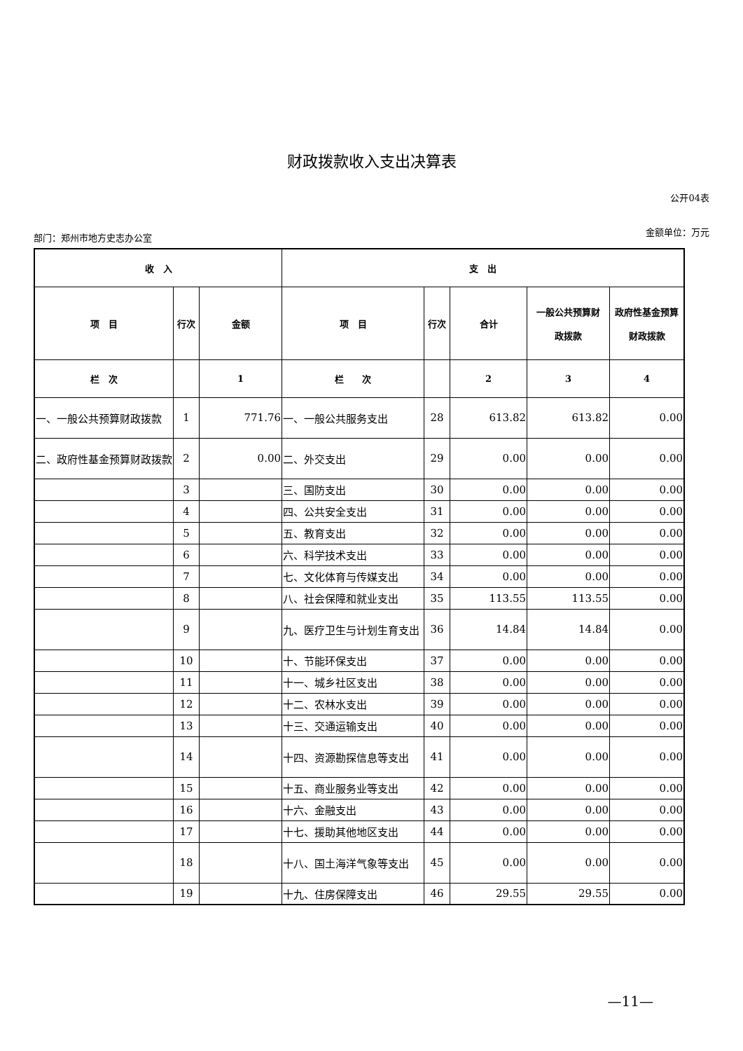财政拨款收入支出决算表
公开04表
部门：郑州市地方史志办公室 金额单位：万元
| 收 入 | | | 支 出 | | | | |
| --- | --- | --- | --- | --- | --- | --- | --- |
| 项 目 | 行次 | 金额 | 项 目 | 行次 | 合计 | 一般公共预算财 政拨款 | 政府性基金预算 财政拨款 |
| 栏 次 | | 1 | 栏 次 | | 2 | 3 | 4 |
| 一、一般公共预算财政拨款 | 1 | 771.76 | 一、一般公共服务支出 | 28 | 613.82 | 613.82 | 0.00 |
| 二、政府性基金预算财政拨款 | 2 | 0.00 | 二、外交支出 | 29 | 0.00 | 0.00 | 0.00 |
| | 3 | | 三、国防支出 | 30 | 0.00 | 0.00 | 0.00 |
| | 4 | | 四、公共安全支出 | 31 | 0.00 | 0.00 | 0.00 |
| | 5 | | 五、教育支出 | 32 | 0.00 | 0.00 | 0.00 |
| | 6 | | 六、科学技术支出 | 33 | 0.00 | 0.00 | 0.00 |
| | 7 | | 七、文化体育与传媒支出 | 34 | 0.00 | 0.00 | 0.00 |
| | 8 | | 八、社会保障和就业支出 | 35 | 113.55 | 113.55 | 0.00 |
| | 9 | | 九、医疗卫生与计划生育支出 | 36 | 14.84 | 14.84 | 0.00 |
| | 10 | | 十、节能环保支出 | 37 | 0.00 | 0.00 | 0.00 |
| | 11 | | 十一、城乡社区支出 | 38 | 0.00 | 0.00 | 0.00 |
| | 12 | | 十二、农林水支出 | 39 | 0.00 | 0.00 | 0.00 |
| | 13 | | 十三、交通运输支出 | 40 | 0.00 | 0.00 | 0.00 |
| | 14 | | 十四、资源勘探信息等支出 | 41 | 0.00 | 0.00 | 0.00 |
| | 15 | | 十五、商业服务业等支出 | 42 | 0.00 | 0.00 | 0.00 |
| | 16 | | 十六、金融支出 | 43 | 0.00 | 0.00 | 0.00 |
| | 17 | | 十七、援助其他地区支出 | 44 | 0.00 | 0.00 | 0.00 |
| | 18 | | 十八、国土海洋气象等支出 | 45 | 0.00 | 0.00 | 0.00 |
| | 19 | | 十九、住房保障支出 | 46 | 29.55 | 29.55 | 0.00 |
—11—